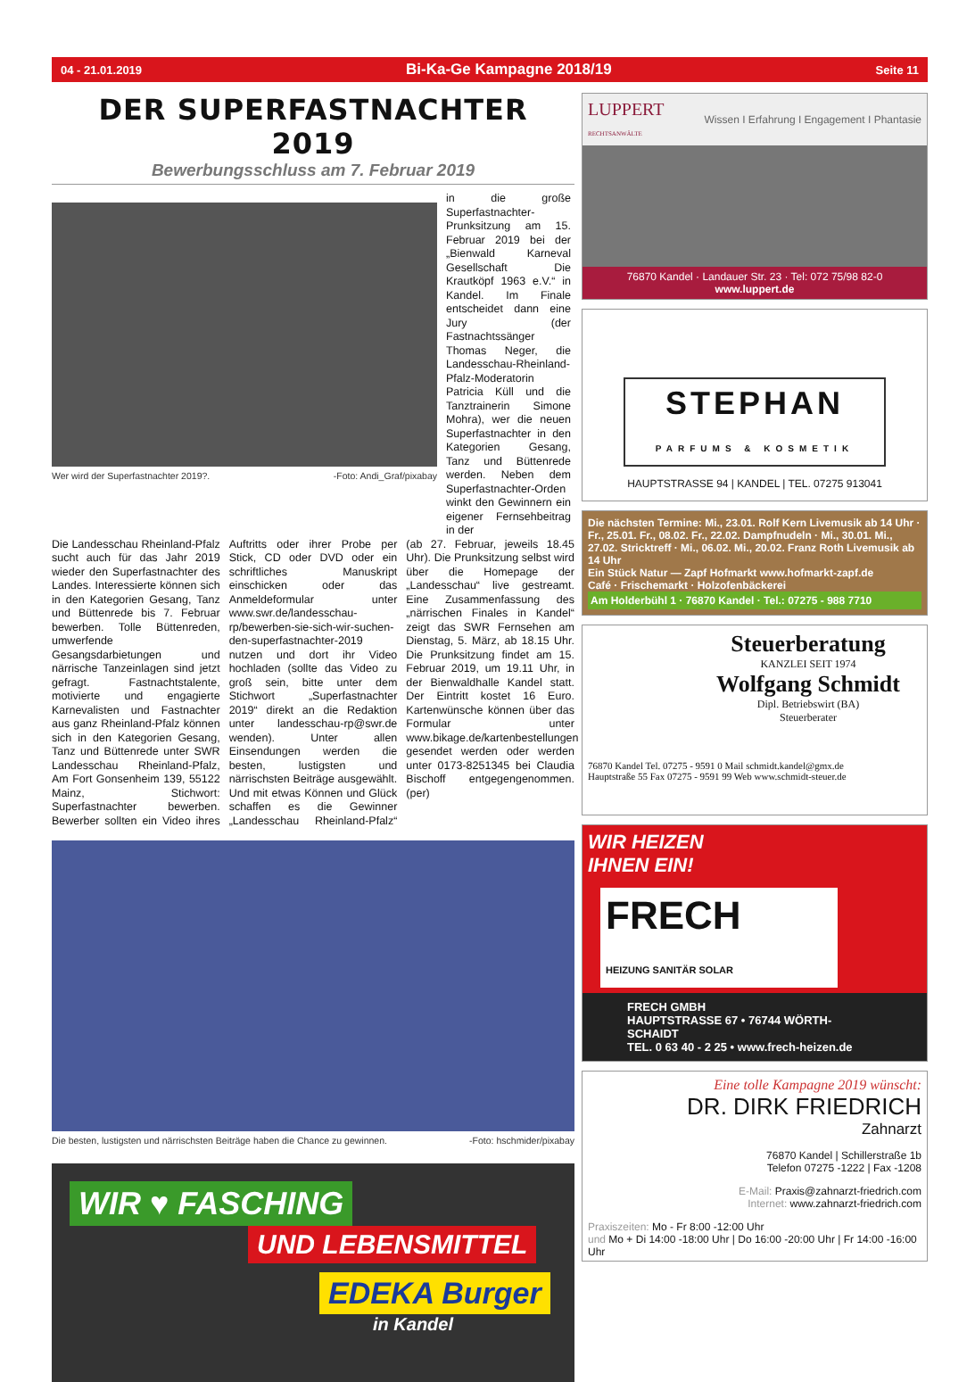04 - 21.01.2019 Bi-Ka-Ge Kampagne 2018/19 Seite 11
DER SUPERFASTNACHTER 2019
Bewerbungsschluss am 7. Februar 2019
Wer wird der Superfastnachter 2019?. -Foto: Andi_Graf/pixabay
in die große Superfastnachter-Prunksitzung am 15. Februar 2019 bei der „Bienwald Karneval Gesellschaft Die Krautköpf 1963 e.V.“ in Kandel. Im Finale entscheidet dann eine Jury (der Fastnachtssänger Thomas Neger, die Landesschau-Rheinland-Pfalz-Moderatorin Patricia Küll und die Tanztrainerin Simone Mohra), wer die neuen Superfastnachter in den Kategorien Gesang, Tanz und Büttenrede werden. Neben dem Superfastnachter-Orden winkt den Gewinnern ein eigener Fernsehbeitrag in der
Die Landesschau Rheinland-Pfalz sucht auch für das Jahr 2019 wieder den Superfastnachter des Landes. Interessierte können sich in den Kategorien Gesang, Tanz und Büttenrede bis 7. Februar bewerben. Tolle Büttenreden, umwerfende Gesangsdarbietungen und närrische Tanzeinlagen sind jetzt gefragt. Fastnachtstalente, motivierte und engagierte Karnevalisten und Fastnachter aus ganz Rheinland-Pfalz können sich in den Kategorien Gesang, Tanz und Büttenrede unter SWR Landesschau Rheinland-Pfalz, Am Fort Gonsenheim 139, 55122 Mainz, Stichwort: Superfastnachter bewerben. Bewerber sollten ein Video ihres Auftritts oder ihrer Probe per Stick, CD oder DVD oder ein schriftliches Manuskript einschicken oder das Anmeldeformular unter www.swr.de/landesschau-rp/bewerben-sie-sich-wir-suchen-den-superfastnachter-2019 nutzen und dort ihr Video hochladen (sollte das Video zu groß sein, bitte unter dem Stichwort „Superfastnachter 2019“ direkt an die Redaktion unter landesschau-rp@swr.de wenden). Unter allen Einsendungen werden die besten, lustigsten und närrischsten Beiträge ausgewählt. Und mit etwas Können und Glück schaffen es die Gewinner „Landesschau Rheinland-Pfalz“ (ab 27. Februar, jeweils 18.45 Uhr). Die Prunksitzung selbst wird über die Homepage der „Landesschau“ live gestreamt. Eine Zusammenfassung des „närrischen Finales in Kandel“ zeigt das SWR Fernsehen am Dienstag, 5. März, ab 18.15 Uhr. Die Prunksitzung findet am 15. Februar 2019, um 19.11 Uhr, in der Bienwaldhalle Kandel statt. Der Eintritt kostet 16 Euro. Kartenwünsche können über das Formular unter www.bikage.de/kartenbestellungen gesendet werden oder werden unter 0173-8251345 bei Claudia Bischoff entgegengenommen. (per)
Die besten, lustigsten und närrischsten Beiträge haben die Chance zu gewinnen. -Foto: hschmider/pixabay
WIR ♥ FASCHING
UND LEBENSMITTEL
EDEKA Burger
in Kandel
LUPPERT
RECHTSANWÄLTE Wissen I Erfahrung I Engagement I Phantasie
76870 Kandel · Landauer Str. 23 · Tel: 072 75/98 82-0
www.luppert.de
STEPHAN
PARFUMS & KOSMETIK
HAUPTSTRASSE 94 | KANDEL | TEL. 07275 913041
Die nächsten Termine: Mi., 23.01. Rolf Kern Livemusik ab 14 Uhr · Fr., 25.01. Fr., 08.02. Fr., 22.02. Dampfnudeln · Mi., 30.01. Mi., 27.02. Stricktreff · Mi., 06.02. Mi., 20.02. Franz Roth Livemusik ab 14 Uhr
Ein Stück Natur — Zapf Hofmarkt www.hofmarkt-zapf.de
Café · Frischemarkt · Holzofenbäckerei
Am Holderbühl 1 · 76870 Kandel · Tel.: 07275 - 988 7710
Steuerberatung
KANZLEI SEIT 1974
Wolfgang Schmidt
Dipl. Betriebswirt (BA)
Steuerberater
76870 Kandel Tel. 07275 - 9591 0 Mail schmidt.kandel@gmx.de
Hauptstraße 55 Fax 07275 - 9591 99 Web www.schmidt-steuer.de
WIR HEIZEN
IHNEN EIN!
FRECH
HEIZUNG SANITÄR SOLAR
FRECH GMBH
HAUPTSTRASSE 67 • 76744 WÖRTH-SCHAIDT
TEL. 0 63 40 - 2 25 • www.frech-heizen.de
Eine tolle Kampagne 2019 wünscht:
DR. DIRK FRIEDRICH
Zahnarzt
76870 Kandel | Schillerstraße 1b
Telefon 07275 -1222 | Fax -1208
E-Mail: Praxis@zahnarzt-friedrich.com
Internet: www.zahnarzt-friedrich.com
Praxiszeiten: Mo - Fr 8:00 -12:00 Uhr
und Mo + Di 14:00 -18:00 Uhr | Do 16:00 -20:00 Uhr | Fr 14:00 -16:00 Uhr